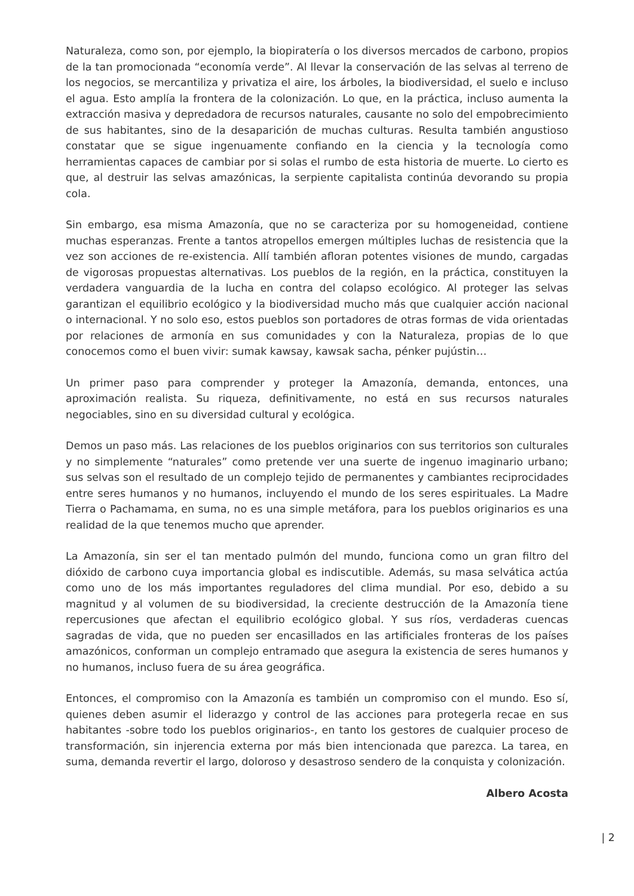Naturaleza, como son, por ejemplo, la biopiratería o los diversos mercados de carbono, propios de la tan promocionada “economía verde”. Al llevar la conservación de las selvas al terreno de los negocios, se mercantiliza y privatiza el aire, los árboles, la biodiversidad, el suelo e incluso el agua. Esto amplía la frontera de la colonización. Lo que, en la práctica, incluso aumenta la extracción masiva y depredadora de recursos naturales, causante no solo del empobrecimiento de sus habitantes, sino de la desaparición de muchas culturas. Resulta también angustioso constatar que se sigue ingenuamente confiando en la ciencia y la tecnología como herramientas capaces de cambiar por si solas el rumbo de esta historia de muerte. Lo cierto es que, al destruir las selvas amazónicas, la serpiente capitalista continúa devorando su propia cola.
Sin embargo, esa misma Amazonía, que no se caracteriza por su homogeneidad, contiene muchas esperanzas. Frente a tantos atropellos emergen múltiples luchas de resistencia que la vez son acciones de re-existencia. Allí también afloran potentes visiones de mundo, cargadas de vigorosas propuestas alternativas. Los pueblos de la región, en la práctica, constituyen la verdadera vanguardia de la lucha en contra del colapso ecológico. Al proteger las selvas garantizan el equilibrio ecológico y la biodiversidad mucho más que cualquier acción nacional o internacional. Y no solo eso, estos pueblos son portadores de otras formas de vida orientadas por relaciones de armonía en sus comunidades y con la Naturaleza, propias de lo que conocemos como el buen vivir: sumak kawsay, kawsak sacha, pénker pujústin…
Un primer paso para comprender y proteger la Amazonía, demanda, entonces, una aproximación realista. Su riqueza, definitivamente, no está en sus recursos naturales negociables, sino en su diversidad cultural y ecológica.
Demos un paso más. Las relaciones de los pueblos originarios con sus territorios son culturales y no simplemente “naturales” como pretende ver una suerte de ingenuo imaginario urbano; sus selvas son el resultado de un complejo tejido de permanentes y cambiantes reciprocidades entre seres humanos y no humanos, incluyendo el mundo de los seres espirituales. La Madre Tierra o Pachamama, en suma, no es una simple metáfora, para los pueblos originarios es una realidad de la que tenemos mucho que aprender.
La Amazonía, sin ser el tan mentado pulmón del mundo, funciona como un gran filtro del dióxido de carbono cuya importancia global es indiscutible. Además, su masa selvática actúa como uno de los más importantes reguladores del clima mundial. Por eso, debido a su magnitud y al volumen de su biodiversidad, la creciente destrucción de la Amazonía tiene repercusiones que afectan el equilibrio ecológico global. Y sus ríos, verdaderas cuencas sagradas de vida, que no pueden ser encasillados en las artificiales fronteras de los países amazónicos, conforman un complejo entramado que asegura la existencia de seres humanos y no humanos, incluso fuera de su área geográfica.
Entonces, el compromiso con la Amazonía es también un compromiso con el mundo. Eso sí, quienes deben asumir el liderazgo y control de las acciones para protegerla recae en sus habitantes -sobre todo los pueblos originarios-, en tanto los gestores de cualquier proceso de transformación, sin injerencia externa por más bien intencionada que parezca. La tarea, en suma, demanda revertir el largo, doloroso y desastroso sendero de la conquista y colonización.
Albero Acosta
| 2